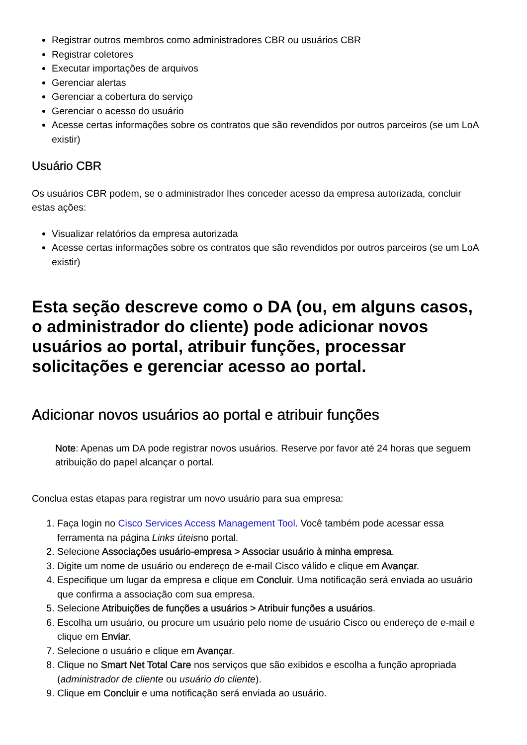Registrar outros membros como administradores CBR ou usuários CBR
Registrar coletores
Executar importações de arquivos
Gerenciar alertas
Gerenciar a cobertura do serviço
Gerenciar o acesso do usuário
Acesse certas informações sobre os contratos que são revendidos por outros parceiros (se um LoA existir)
Usuário CBR
Os usuários CBR podem, se o administrador lhes conceder acesso da empresa autorizada, concluir estas ações:
Visualizar relatórios da empresa autorizada
Acesse certas informações sobre os contratos que são revendidos por outros parceiros (se um LoA existir)
Esta seção descreve como o DA (ou, em alguns casos, o administrador do cliente) pode adicionar novos usuários ao portal, atribuir funções, processar solicitações e gerenciar acesso ao portal.
Adicionar novos usuários ao portal e atribuir funções
Note: Apenas um DA pode registrar novos usuários. Reserve por favor até 24 horas que seguem atribuição do papel alcançar o portal.
Conclua estas etapas para registrar um novo usuário para sua empresa:
1. Faça login no Cisco Services Access Management Tool. Você também pode acessar essa ferramenta na página Links úteisno portal.
2. Selecione Associações usuário-empresa > Associar usuário à minha empresa.
3. Digite um nome de usuário ou endereço de e-mail Cisco válido e clique em Avançar.
4. Especifique um lugar da empresa e clique em Concluir. Uma notificação será enviada ao usuário que confirma a associação com sua empresa.
5. Selecione Atribuições de funções a usuários > Atribuir funções a usuários.
6. Escolha um usuário, ou procure um usuário pelo nome de usuário Cisco ou endereço de e-mail e clique em Enviar.
7. Selecione o usuário e clique em Avançar.
8. Clique no Smart Net Total Care nos serviços que são exibidos e escolha a função apropriada (administrador de cliente ou usuário do cliente).
9. Clique em Concluir e uma notificação será enviada ao usuário.